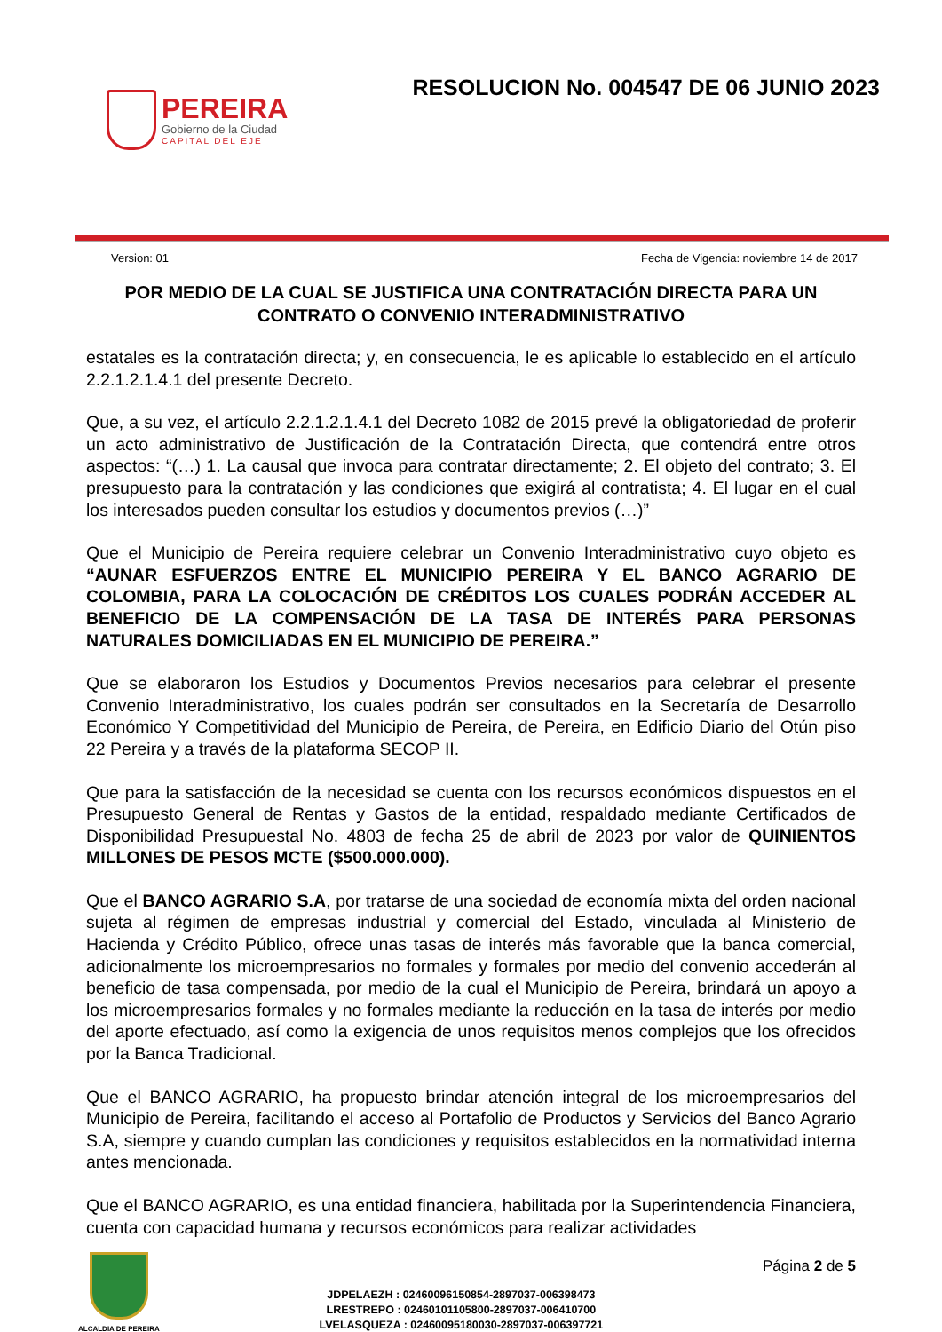PEREIRA
Gobierno de la Ciudad
CAPITAL DEL EJE
RESOLUCION No. 004547 DE 06 JUNIO 2023
Version: 01 Fecha de Vigencia: noviembre 14 de 2017
POR MEDIO DE LA CUAL SE JUSTIFICA UNA CONTRATACIÓN DIRECTA PARA UN CONTRATO O CONVENIO INTERADMINISTRATIVO
estatales es la contratación directa; y, en consecuencia, le es aplicable lo establecido en el artículo 2.2.1.2.1.4.1 del presente Decreto.
Que, a su vez, el artículo 2.2.1.2.1.4.1 del Decreto 1082 de 2015 prevé la obligatoriedad de proferir un acto administrativo de Justificación de la Contratación Directa, que contendrá entre otros aspectos: “(…) 1. La causal que invoca para contratar directamente; 2. El objeto del contrato; 3. El presupuesto para la contratación y las condiciones que exigirá al contratista; 4. El lugar en el cual los interesados pueden consultar los estudios y documentos previos (…)”
Que el Municipio de Pereira requiere celebrar un Convenio Interadministrativo cuyo objeto es “AUNAR ESFUERZOS ENTRE EL MUNICIPIO PEREIRA Y EL BANCO AGRARIO DE COLOMBIA, PARA LA COLOCACIÓN DE CRÉDITOS LOS CUALES PODRÁN ACCEDER AL BENEFICIO DE LA COMPENSACIÓN DE LA TASA DE INTERÉS PARA PERSONAS NATURALES DOMICILIADAS EN EL MUNICIPIO DE PEREIRA.”
Que se elaboraron los Estudios y Documentos Previos necesarios para celebrar el presente Convenio Interadministrativo, los cuales podrán ser consultados en la Secretaría de Desarrollo Económico Y Competitividad del Municipio de Pereira, de Pereira, en Edificio Diario del Otún piso 22 Pereira y a través de la plataforma SECOP II.
Que para la satisfacción de la necesidad se cuenta con los recursos económicos dispuestos en el Presupuesto General de Rentas y Gastos de la entidad, respaldado mediante Certificados de Disponibilidad Presupuestal No. 4803 de fecha 25 de abril de 2023 por valor de QUINIENTOS MILLONES DE PESOS MCTE ($500.000.000).
Que el BANCO AGRARIO S.A, por tratarse de una sociedad de economía mixta del orden nacional sujeta al régimen de empresas industrial y comercial del Estado, vinculada al Ministerio de Hacienda y Crédito Público, ofrece unas tasas de interés más favorable que la banca comercial, adicionalmente los microempresarios no formales y formales por medio del convenio accederán al beneficio de tasa compensada, por medio de la cual el Municipio de Pereira, brindará un apoyo a los microempresarios formales y no formales mediante la reducción en la tasa de interés por medio del aporte efectuado, así como la exigencia de unos requisitos menos complejos que los ofrecidos por la Banca Tradicional.
Que el BANCO AGRARIO, ha propuesto brindar atención integral de los microempresarios del Municipio de Pereira, facilitando el acceso al Portafolio de Productos y Servicios del Banco Agrario S.A, siempre y cuando cumplan las condiciones y requisitos establecidos en la normatividad interna antes mencionada.
Que el BANCO AGRARIO, es una entidad financiera, habilitada por la Superintendencia Financiera, cuenta con capacidad humana y recursos económicos para realizar actividades
ALCALDIA DE PEREIRA
JDPELAEZH : 02460096150854-2897037-006398473
LRESTREPO : 02460101105800-2897037-006410700
LVELASQUEZA : 02460095180030-2897037-006397721
Página 2 de 5